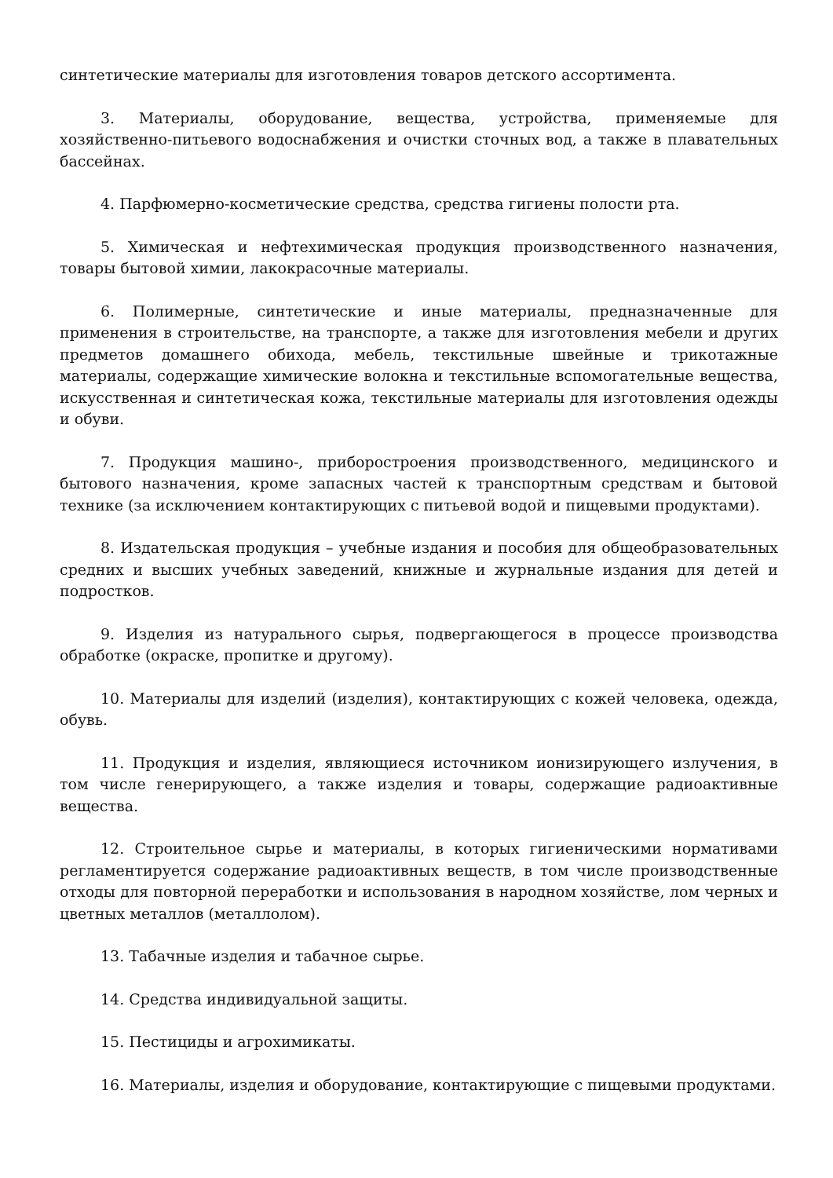синтетические материалы для изготовления товаров детского ассортимента.
3. Материалы, оборудование, вещества, устройства, применяемые для хозяйственно-питьевого водоснабжения и очистки сточных вод, а также в плавательных бассейнах.
4. Парфюмерно-косметические средства, средства гигиены полости рта.
5. Химическая и нефтехимическая продукция производственного назначения, товары бытовой химии, лакокрасочные материалы.
6. Полимерные, синтетические и иные материалы, предназначенные для применения в строительстве, на транспорте, а также для изготовления мебели и других предметов домашнего обихода, мебель, текстильные швейные и трикотажные материалы, содержащие химические волокна и текстильные вспомогательные вещества, искусственная и синтетическая кожа, текстильные материалы для изготовления одежды и обуви.
7. Продукция машино-, приборостроения производственного, медицинского и бытового назначения, кроме запасных частей к транспортным средствам и бытовой технике (за исключением контактирующих с питьевой водой и пищевыми продуктами).
8. Издательская продукция – учебные издания и пособия для общеобразовательных средних и высших учебных заведений, книжные и журнальные издания для детей и подростков.
9. Изделия из натурального сырья, подвергающегося в процессе производства обработке (окраске, пропитке и другому).
10. Материалы для изделий (изделия), контактирующих с кожей человека, одежда, обувь.
11. Продукция и изделия, являющиеся источником ионизирующего излучения, в том числе генерирующего, а также изделия и товары, содержащие радиоактивные вещества.
12. Строительное сырье и материалы, в которых гигиеническими нормативами регламентируется содержание радиоактивных веществ, в том числе производственные отходы для повторной переработки и использования в народном хозяйстве, лом черных и цветных металлов (металлолом).
13. Табачные изделия и табачное сырье.
14. Средства индивидуальной защиты.
15. Пестициды и агрохимикаты.
16. Материалы, изделия и оборудование, контактирующие с пищевыми продуктами.